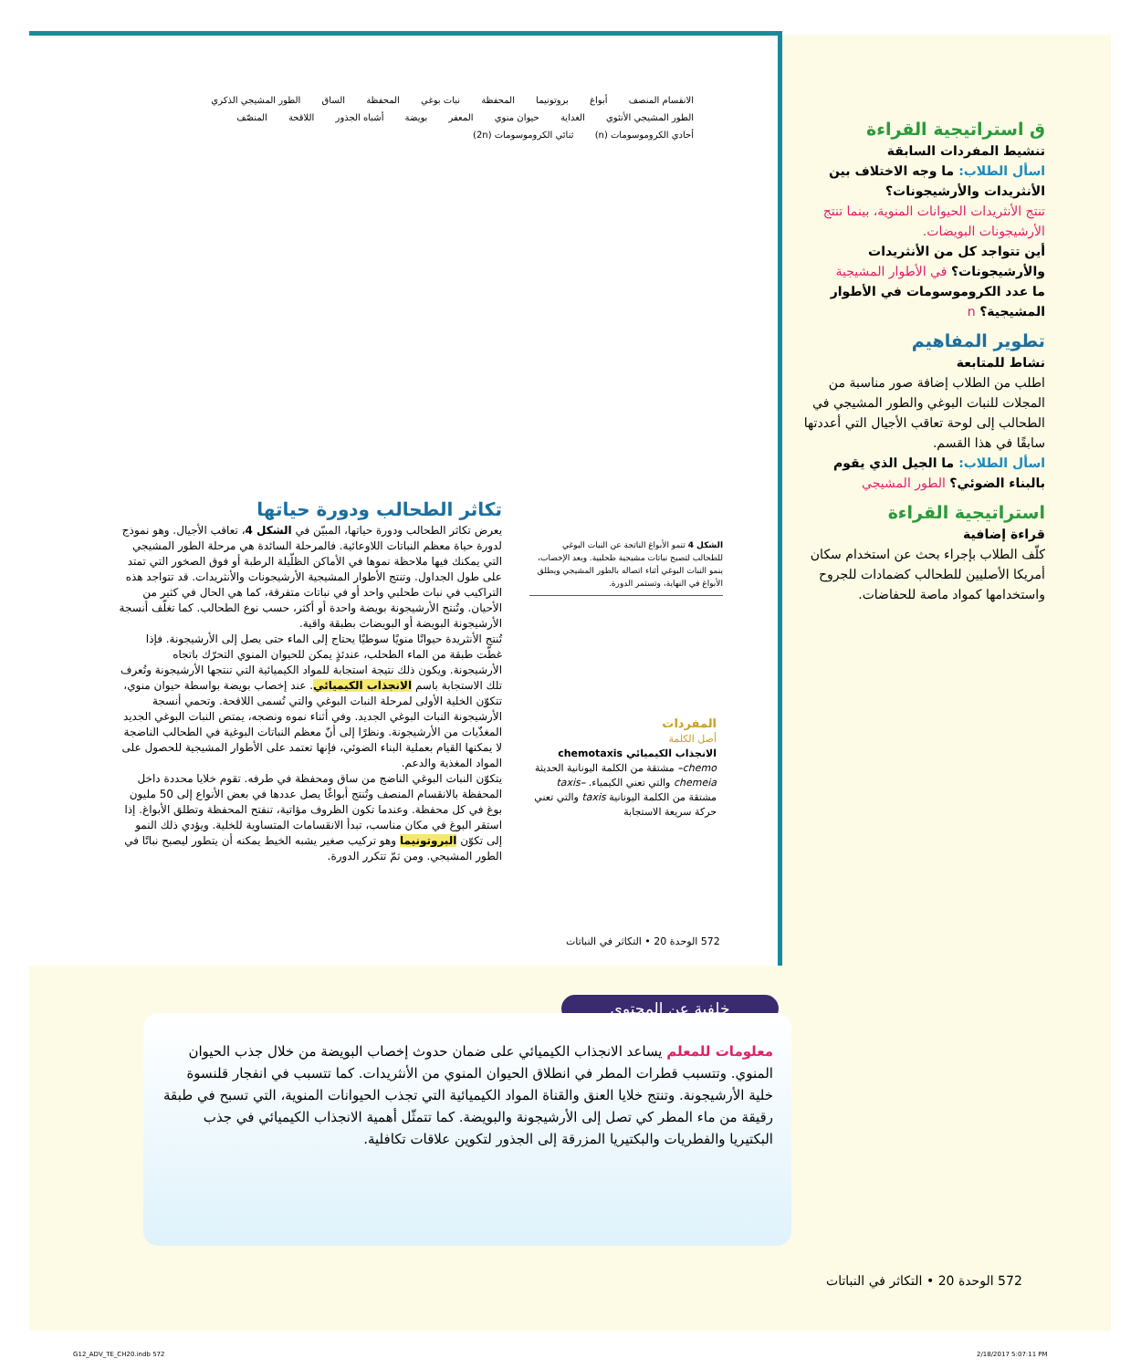الانقسام المنصف أبواغ بروتونيما المحفظة نبات بوغي المحفظة الساق الطور المشيجي الذكري الطور المشيجي الأنثوي الغداية حيوان منوي المعفر بويضة أشباه الجذور اللاقحة المنصّف أحادي الكروموسومات (n) ثنائي الكروموسومات (2n)
تكاثر الطحالب ودورة حياتها
يعرض تكاثر الطحالب ودورة حياتها، المبيّن في الشكل 4، تعاقب الأجيال. وهو نموذج لدورة حياة معظم النباتات اللاوعائية. فالمرحلة السائدة هي مرحلة الطور المشيجي التي يمكنك فيها ملاحظة نموها في الأماكن الظلّيلة الرطبة أو فوق الصخور التي تمتد على طول الجداول. وتنتج الأطوار المشيجية الأرشيجونات والأنثريدات. قد تتواجد هذه التراكيب في نبات طحلبي واحد أو في نباتات متفرقة، كما هي الحال في كثير من الأحيان. وتُنتج الأرشيجونة بويضة واحدة أو أكثر، حسب نوع الطحالب. كما تغلّف أنسجة الأرشيجونة البويضة أو البويضات بطبقة واقية.
تُنتج الأنثريدة حيوانًا منويًا سوطيًا يحتاج إلى الماء حتى يصل إلى الأرشيجونة. فإذا غطّت طبقة من الماء الطحلب، عندئذٍ يمكن للحيوان المنوي التحرّك باتجاه الأرشيجونة. ويكون ذلك نتيجة استجابة للمواد الكيميائية التي تنتجها الأرشيجونة وتُعرف تلك الاستجابة باسم الانجذاب الكيميائي. عند إخصاب بويضة بواسطة حيوان منوي، تتكوّن الخلية الأولى لمرحلة النبات البوغي والتي تُسمى اللاقحة. وتحمي أنسجة الأرشيجونة النبات البوغي الجديد. وفي أثناء نموه ونضجه، يمتص النبات البوغي الجديد المغذّيات من الأرشيجونة. ونظرًا إلى أنّ معظم النباتات البوغية في الطحالب الناضجة لا يمكنها القيام بعملية البناء الضوئي، فإنها تعتمد على الأطوار المشيجية للحصول على المواد المغذية والدعم.
يتكوّن النبات البوغي الناضج من ساق ومحفظة في طرفه. تقوم خلايا محددة داخل المحفظة بالانقسام المنصف وتُنتج أبواغًا يصل عددها في بعض الأنواع إلى 50 مليون بوغ في كل محفظة. وعندما تكون الظروف مؤاتية، تنفتح المحفظة وتطلق الأبواغ. إذا استقر البوغ في مكان مناسب، تبدأ الانقسامات المتساوية للخلية. ويؤدي ذلك النمو إلى تكوّن البروتونيما وهو تركيب صغير يشبه الخيط يمكنه أن يتطور ليصبح نباتًا في الطور المشيجي. ومن ثمّ تتكرر الدورة.
الشكل 4 تنمو الأبواغ الناتجة عن النبات البوغي للطحالب لتصبح نباتات مشيجية طحلبية. وبعد الإخصاب، ينمو النبات البوغي أثناء اتصاله بالطور المشيجي ويطلق الأبواغ في النهاية، وتستمر الدورة.
المفردات
أصل الكلمة
الانجذاب الكيميائي chemotaxis
chemo– مشتقة من الكلمة اليونانية الحديثة chemeia والتي تعني الكيمياء. –taxis مشتقة من الكلمة اليونانية taxis والتي تعني حركة سريعة الاستجابة
572 الوحدة 20 • التكاثر في النباتات
ق استراتيجية القراءة
تنشيط المفردات السابقة
اسأل الطلاب: ما وجه الاختلاف بين الأنثريدات والأرشيجونات؟
تنتج الأنثريدات الحيوانات المنوية، بينما تنتج الأرشيجونات البويضات.
أين تتواجد كل من الأنثريدات والأرشيجونات؟ في الأطوار المشيجية
ما عدد الكروموسومات في الأطوار المشيجية؟ n
تطوير المفاهيم
نشاط للمتابعة
اطلب من الطلاب إضافة صور مناسبة من المجلات للنبات البوغي والطور المشيجي في الطحالب إلى لوحة تعاقب الأجيال التي أعددتها سابقًا في هذا القسم.
اسأل الطلاب: ما الجيل الذي يقوم بالبناء الضوئي؟ الطور المشيجي
استراتيجية القراءة
قراءة إضافية
كلّف الطلاب بإجراء بحث عن استخدام سكان أمريكا الأصليين للطحالب كضمادات للجروح واستخدامها كمواد ماصة للحفاضات.
خلفية عن المحتوى
معلومات للمعلم يساعد الانجذاب الكيميائي على ضمان حدوث إخصاب البويضة من خلال جذب الحيوان المنوي. وتتسبب قطرات المطر في انطلاق الحيوان المنوي من الأنثريدات. كما تتسبب في انفجار قلنسوة خلية الأرشيجونة. وتنتج خلايا العنق والقناة المواد الكيميائية التي تجذب الحيوانات المنوية، التي تسبح في طبقة رقيقة من ماء المطر كي تصل إلى الأرشيجونة والبويضة. كما تتمثّل أهمية الانجذاب الكيميائي في جذب البكتيريا والفطريات والبكتيريا المزرقة إلى الجذور لتكوين علاقات تكافلية.
572 الوحدة 20 • التكاثر في النباتات
G12_ADV_TE_CH20.indb 572 2/18/2017 5:07:11 PM